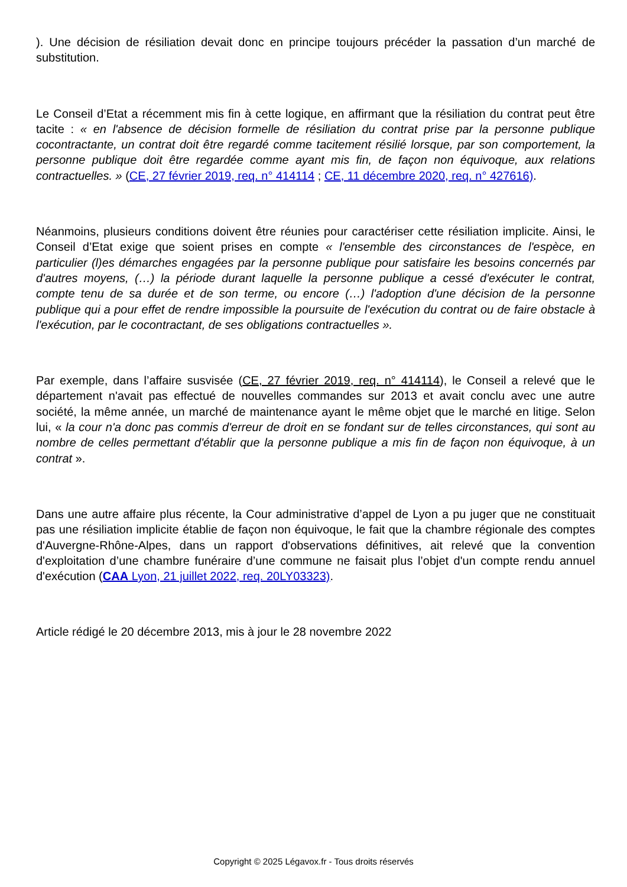). Une décision de résiliation devait donc en principe toujours précéder la passation d’un marché de substitution.
Le Conseil d’Etat a récemment mis fin à cette logique, en affirmant que la résiliation du contrat peut être tacite : « en l'absence de décision formelle de résiliation du contrat prise par la personne publique cocontractante, un contrat doit être regardé comme tacitement résilié lorsque, par son comportement, la personne publique doit être regardée comme ayant mis fin, de façon non équivoque, aux relations contractuelles. » (CE, 27 février 2019, req. n° 414114 ; CE, 11 décembre 2020, req. n° 427616).
Néanmoins, plusieurs conditions doivent être réunies pour caractériser cette résiliation implicite. Ainsi, le Conseil d’Etat exige que soient prises en compte « l'ensemble des circonstances de l'espèce, en particulier (l)es démarches engagées par la personne publique pour satisfaire les besoins concernés par d'autres moyens, (…) la période durant laquelle la personne publique a cessé d'exécuter le contrat, compte tenu de sa durée et de son terme, ou encore (…) l'adoption d'une décision de la personne publique qui a pour effet de rendre impossible la poursuite de l'exécution du contrat ou de faire obstacle à l'exécution, par le cocontractant, de ses obligations contractuelles ».
Par exemple, dans l’affaire susvisée (CE, 27 février 2019, req. n° 414114), le Conseil a relevé que le département n'avait pas effectué de nouvelles commandes sur 2013 et avait conclu avec une autre société, la même année, un marché de maintenance ayant le même objet que le marché en litige. Selon lui, « la cour n'a donc pas commis d'erreur de droit en se fondant sur de telles circonstances, qui sont au nombre de celles permettant d'établir que la personne publique a mis fin de façon non équivoque, à un contrat ».
Dans une autre affaire plus récente, la Cour administrative d’appel de Lyon a pu juger que ne constituait pas une résiliation implicite établie de façon non équivoque, le fait que la chambre régionale des comptes d'Auvergne-Rhône-Alpes, dans un rapport d'observations définitives, ait relevé que la convention d'exploitation d’une chambre funéraire d’une commune ne faisait plus l’objet d'un compte rendu annuel d'exécution (CAA Lyon, 21 juillet 2022, req. 20LY03323).
Article rédigé le 20 décembre 2013, mis à jour le 28 novembre 2022
Copyright © 2025 Légavox.fr - Tous droits réservés